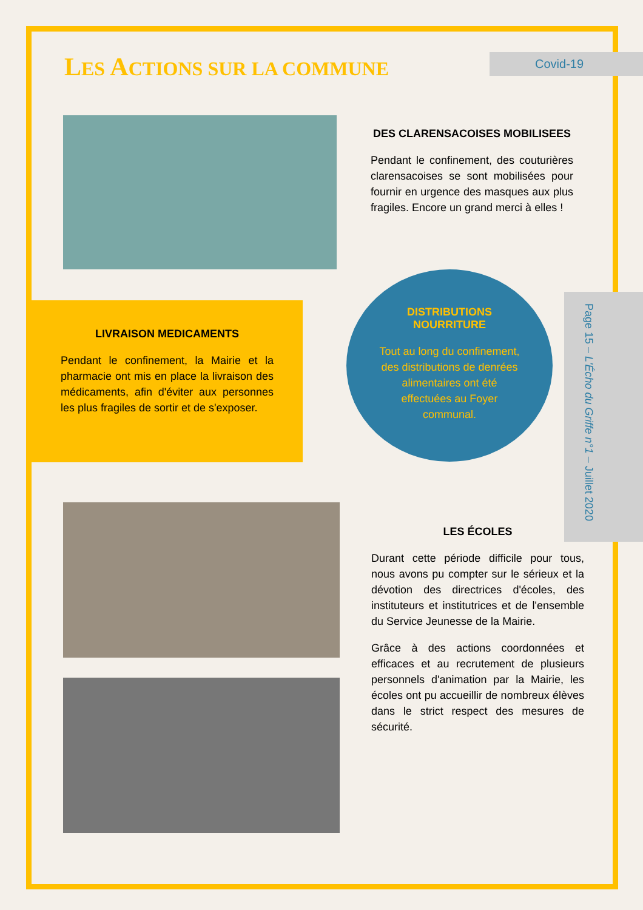Covid-19
LES ACTIONS SUR LA COMMUNE
DES CLARENSACOISES MOBILISEES
Pendant le confinement, des couturières clarensacoises se sont mobilisées pour fournir en urgence des masques aux plus fragiles. Encore un grand merci à elles !
LIVRAISON MEDICAMENTS
Pendant le confinement, la Mairie et la pharmacie ont mis en place la livraison des médicaments, afin d'éviter aux personnes les plus fragiles de sortir et de s'exposer.
DISTRIBUTIONS NOURRITURE
Tout au long du confinement, des distributions de denrées alimentaires ont été effectuées au Foyer communal.
Page 15 – L'Écho du Griffe n°1 – Juillet 2020
LES ÉCOLES
Durant cette période difficile pour tous, nous avons pu compter sur le sérieux et la dévotion des directrices d'écoles, des instituteurs et institutrices et de l'ensemble du Service Jeunesse de la Mairie.
Grâce à des actions coordonnées et efficaces et au recrutement de plusieurs personnels d'animation par la Mairie, les écoles ont pu accueillir de nombreux élèves dans le strict respect des mesures de sécurité.